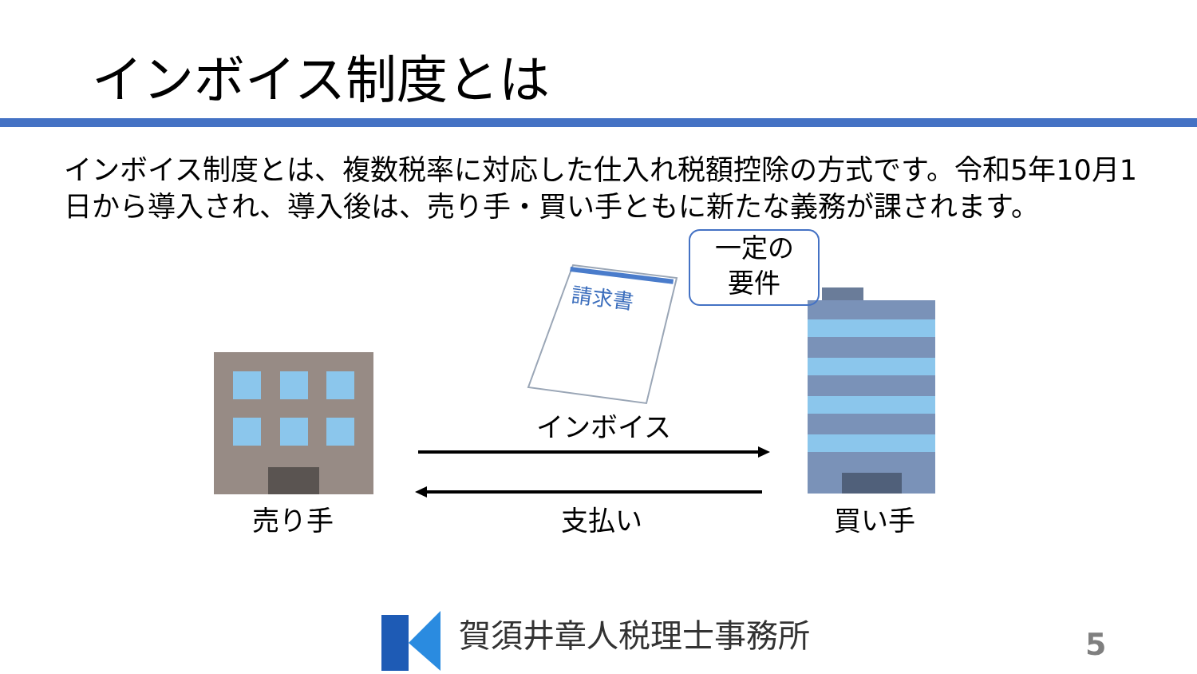インボイス制度とは
インボイス制度とは、複数税率に対応した仕入れ税額控除の方式です。令和5年10月1日から導入され、導入後は、売り手・買い手ともに新たな義務が課されます。
請求書
一定の
要件
インボイス
売り手 支払い 買い手
賀須井章人税理士事務所 5